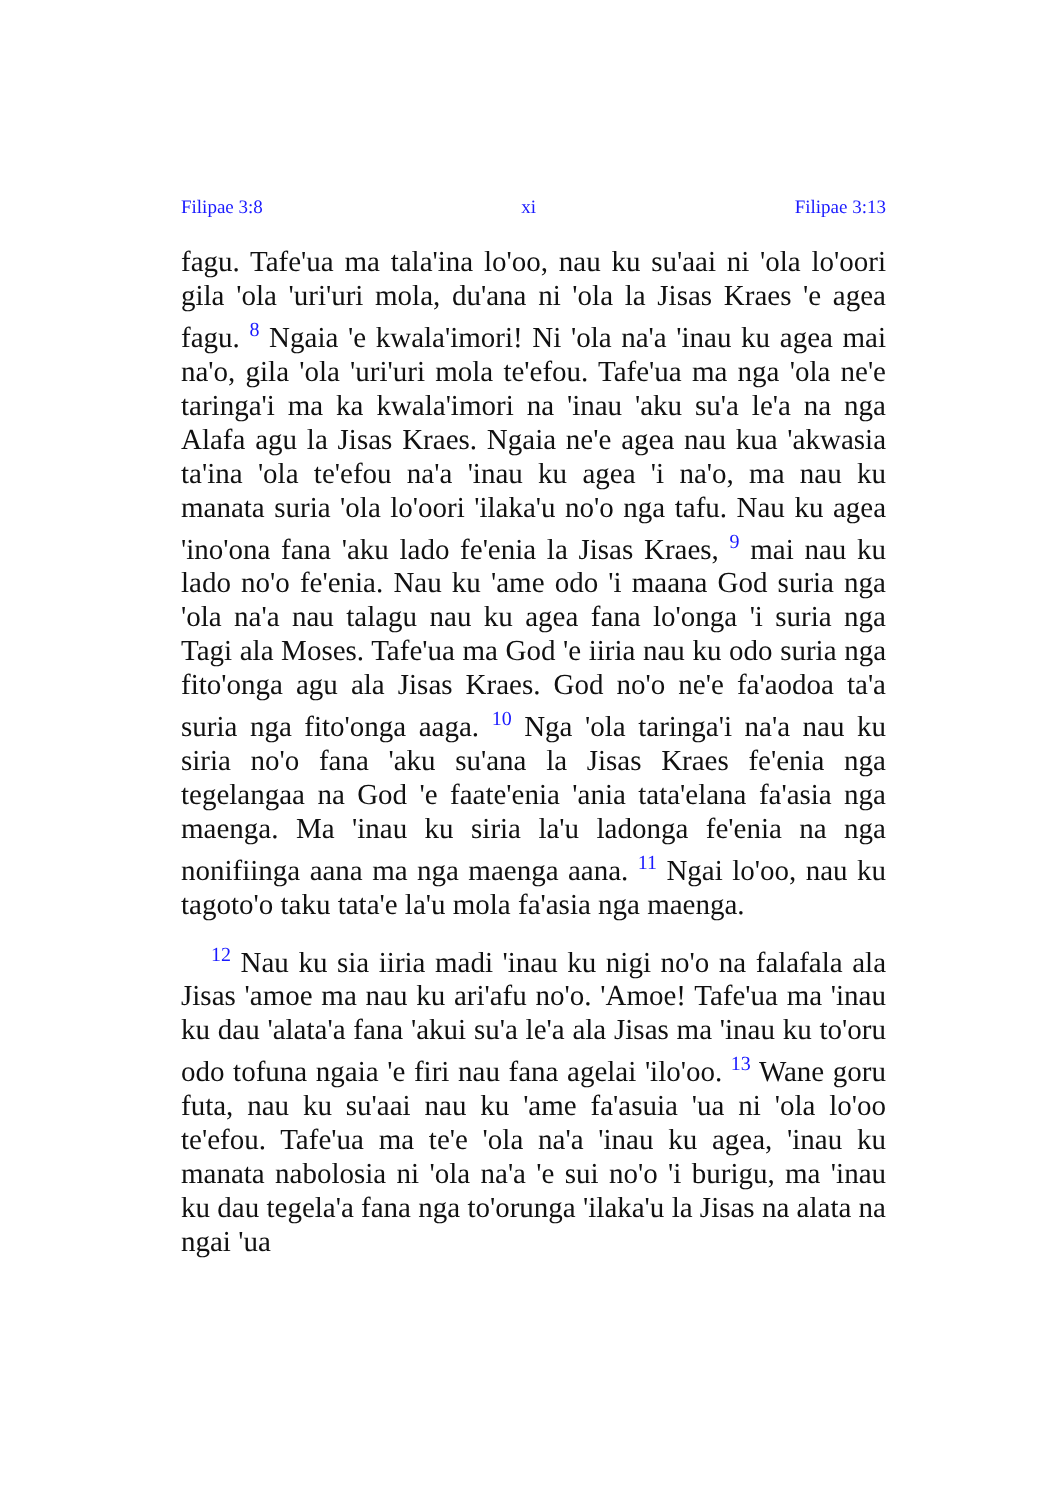Filipae 3:8 xi Filipae 3:13
fagu. Tafe'ua ma tala'ina lo'oo, nau ku su'aai ni 'ola lo'oori gila 'ola 'uri'uri mola, du'ana ni 'ola la Jisas Kraes 'e agea fagu. <sup>8</sup> Ngaia 'e kwala'imori! Ni 'ola na'a 'inau ku agea mai na'o, gila 'ola 'uri'uri mola te'efou. Tafe'ua ma nga 'ola ne'e taringa'i ma ka kwala'imori na 'inau 'aku su'a le'a na nga Alafa agu la Jisas Kraes. Ngaia ne'e agea nau kua 'akwasia ta'ina 'ola te'efou na'a 'inau ku agea 'i na'o, ma nau ku manata suria 'ola lo'oori 'ilaka'u no'o nga tafu. Nau ku agea 'ino'ona fana 'aku lado fe'enia la Jisas Kraes, <sup>9</sup> mai nau ku lado no'o fe'enia. Nau ku 'ame odo 'i maana God suria nga 'ola na'a nau talagu nau ku agea fana lo'onga 'i suria nga Tagi ala Moses. Tafe'ua ma God 'e iiria nau ku odo suria nga fito'onga agu ala Jisas Kraes. God no'o ne'e fa'aodoa ta'a suria nga fito'onga aaga. <sup>10</sup> Nga 'ola taringa'i na'a nau ku siria no'o fana 'aku su'ana la Jisas Kraes fe'enia nga tegelangaa na God 'e faate'enia 'ania tata'elana fa'asia nga maenga. Ma 'inau ku siria la'u ladonga fe'enia na nga nonifiinga aana ma nga maenga aana. <sup>11</sup> Ngai lo'oo, nau ku tagoto'o taku tata'e la'u mola fa'asia nga maenga.
<sup>12</sup> Nau ku sia iiria madi 'inau ku nigi no'o na falafala ala Jisas 'amoe ma nau ku ari'afu no'o. 'Amoe! Tafe'ua ma 'inau ku dau 'alata'a fana 'akui su'a le'a ala Jisas ma 'inau ku to'oru odo tofuna ngaia 'e firi nau fana agelai 'ilo'oo. <sup>13</sup> Wane goru futa, nau ku su'aai nau ku 'ame fa'asuia 'ua ni 'ola lo'oo te'efou. Tafe'ua ma te'e 'ola na'a 'inau ku agea, 'inau ku manata nabolosia ni 'ola na'a 'e sui no'o 'i burigu, ma 'inau ku dau tegela'a fana nga to'orunga 'ilaka'u la Jisas na alata na ngai 'ua